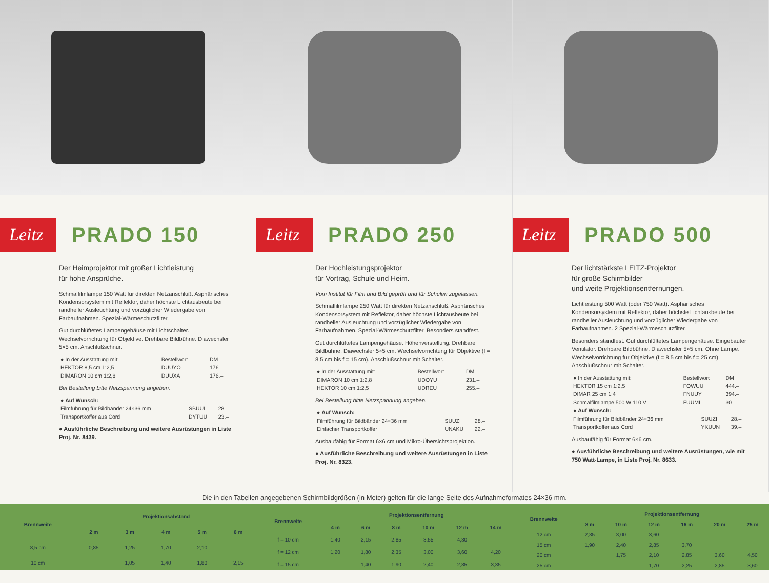Leitz
PRADO 150
Der Heimprojektor mit großer Lichtleistung
für hohe Ansprüche.
Schmalfilmlampe 150 Watt für direkten Netzanschluß. Asphärisches Kondensorsystem mit Reflektor, daher höchste Lichtausbeute bei randheller Ausleuchtung und vorzüglicher Wiedergabe von Farbaufnahmen. Spezial-Wärmeschutzfilter.
Gut durchlüftetes Lampengehäuse mit Lichtschalter. Wechselvorrichtung für Objektive. Drehbare Bildbühne. Diawechsler 5×5 cm. Anschlußschnur.
| ● In der Ausstattung mit: | Bestellwort | DM |
| HEKTOR 8,5 cm 1:2,5 | DUUYO | 176.– |
| DIMARON 10 cm 1:2,8 | DUUXA | 176.– |
Bei Bestellung bitte Netzspannung angeben.
| ● Auf Wunsch: | | |
| Filmführung für Bildbänder 24×36 mm | SBUUI | 28.– |
| Transportkoffer aus Cord | DYTUU | 23.– |
● Ausführliche Beschreibung und weitere Ausrüstungen in Liste Proj. Nr. 8439.
Leitz
PRADO 250
Der Hochleistungsprojektor
für Vortrag, Schule und Heim.
Vom Institut für Film und Bild geprüft und für Schulen zugelassen.
Schmalfilmlampe 250 Watt für direkten Netzanschluß. Asphärisches Kondensorsystem mit Reflektor, daher höchste Lichtausbeute bei randheller Ausleuchtung und vorzüglicher Wiedergabe von Farbaufnahmen. Spezial-Wärmeschutzfilter. Besonders standfest.
Gut durchlüftetes Lampengehäuse. Höhenverstellung. Drehbare Bildbühne. Diawechsler 5×5 cm. Wechselvorrichtung für Objektive (f = 8,5 cm bis f = 15 cm). Anschlußschnur mit Schalter.
| ● In der Ausstattung mit: | Bestellwort | DM |
| DIMARON 10 cm 1:2,8 | UDOYU | 231.– |
| HEKTOR 10 cm 1:2,5 | UDREU | 255.– |
Bei Bestellung bitte Netzspannung angeben.
| ● Auf Wunsch: | | |
| Filmführung für Bildbänder 24×36 mm | SUUZI | 28.– |
| Einfacher Transportkoffer | UNAKU | 22.– |
Ausbaufähig für Format 6×6 cm und Mikro-Übersichtsprojektion.
● Ausführliche Beschreibung und weitere Ausrüstungen in Liste Proj. Nr. 8323.
Leitz
PRADO 500
Der lichtstärkste LEITZ-Projektor
für große Schirmbilder
und weite Projektionsentfernungen.
Lichtleistung 500 Watt (oder 750 Watt). Asphärisches Kondensorsystem mit Reflektor, daher höchste Lichtausbeute bei randheller Ausleuchtung und vorzüglicher Wiedergabe von Farbaufnahmen. 2 Spezial-Wärmeschutzfilter.
Besonders standfest. Gut durchlüftetes Lampengehäuse. Eingebauter Ventilator. Drehbare Bildbühne. Diawechsler 5×5 cm. Ohne Lampe. Wechselvorrichtung für Objektive (f = 8,5 cm bis f = 25 cm). Anschlußschnur mit Schalter.
| ● In der Ausstattung mit: | Bestellwort | DM |
| HEKTOR 15 cm 1:2,5 | FOWUU | 444.– |
| DIMAR 25 cm 1:4 | FNUUY | 394.– |
| Schmalfilmlampe 500 W 110 V | FUUMI | 30.– |
| ● Auf Wunsch: | | |
| Filmführung für Bildbänder 24×36 mm | SUUZI | 28.– |
| Transportkoffer aus Cord | YKUUN | 39.– |
Ausbaufähig für Format 6×6 cm.
● Ausführliche Beschreibung und weitere Ausrüstungen, wie mit 750 Watt-Lampe, in Liste Proj. Nr. 8633.
Die in den Tabellen angegebenen Schirmbildgrößen (in Meter) gelten für die lange Seite des Aufnahmeformates 24×36 mm.
| Brennweite | Projektionsabstand | | | | |
| --- | --- | --- | --- | --- | --- |
| | 2 m | 3 m | 4 m | 5 m | 6 m |
| 8,5 cm | 0,85 | 1,25 | 1,70 | 2,10 | |
| 10 cm | | 1,05 | 1,40 | 1,80 | 2,15 |
| Brennweite | Projektionsentfernung | | | | | |
| --- | --- | --- | --- | --- | --- | --- |
| | 4 m | 6 m | 8 m | 10 m | 12 m | 14 m |
| f = 10 cm | 1,40 | 2,15 | 2,85 | 3,55 | 4,30 | |
| f = 12 cm | 1,20 | 1,80 | 2,35 | 3,00 | 3,60 | 4,20 |
| f = 15 cm | | 1,40 | 1,90 | 2,40 | 2,85 | 3,35 |
| Brennweite | Projektionsentfernung | | | | | |
| --- | --- | --- | --- | --- | --- | --- |
| | 8 m | 10 m | 12 m | 16 m | 20 m | 25 m |
| 12 cm | 2,35 | 3,00 | 3,60 | | | |
| 15 cm | 1,90 | 2,40 | 2,85 | 3,70 | | |
| 20 cm | | 1,75 | 2,10 | 2,85 | 3,60 | 4,50 |
| 25 cm | | | 1,70 | 2,25 | 2,85 | 3,60 |